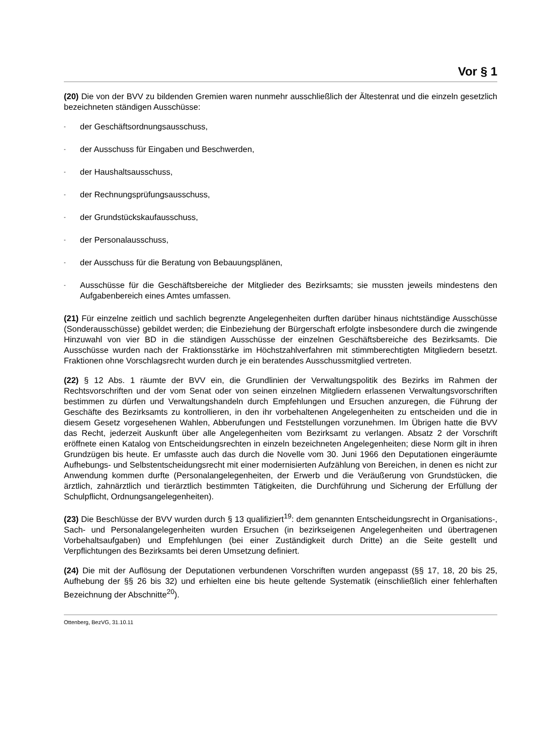Vor § 1
(20) Die von der BVV zu bildenden Gremien waren nunmehr ausschließlich der Ältestenrat und die einzeln gesetzlich bezeichneten ständigen Ausschüsse:
- der Geschäftsordnungsausschuss,
- der Ausschuss für Eingaben und Beschwerden,
- der Haushaltsausschuss,
- der Rechnungsprüfungsausschuss,
- der Grundstückskaufausschuss,
- der Personalausschuss,
- der Ausschuss für die Beratung von Bebauungsplänen,
- Ausschüsse für die Geschäftsbereiche der Mitglieder des Bezirksamts; sie mussten jeweils mindestens den Aufgabenbereich eines Amtes umfassen.
(21) Für einzelne zeitlich und sachlich begrenzte Angelegenheiten durften darüber hinaus nichtständige Ausschüsse (Sonderausschüsse) gebildet werden; die Einbeziehung der Bürgerschaft erfolgte insbesondere durch die zwingende Hinzuwahl von vier BD in die ständigen Ausschüsse der einzelnen Geschäftsbereiche des Bezirksamts. Die Ausschüsse wurden nach der Fraktionsstärke im Höchstzahlverfahren mit stimmberechtigten Mitgliedern besetzt. Fraktionen ohne Vorschlagsrecht wurden durch je ein beratendes Ausschussmitglied vertreten.
(22) § 12 Abs. 1 räumte der BVV ein, die Grundlinien der Verwaltungspolitik des Bezirks im Rahmen der Rechtsvorschriften und der vom Senat oder von seinen einzelnen Mitgliedern erlassenen Verwaltungsvorschriften bestimmen zu dürfen und Verwaltungshandeln durch Empfehlungen und Ersuchen anzuregen, die Führung der Geschäfte des Bezirksamts zu kontrollieren, in den ihr vorbehaltenen Angelegenheiten zu entscheiden und die in diesem Gesetz vorgesehenen Wahlen, Abberufungen und Feststellungen vorzunehmen. Im Übrigen hatte die BVV das Recht, jederzeit Auskunft über alle Angelegenheiten vom Bezirksamt zu verlangen. Absatz 2 der Vorschrift eröffnete einen Katalog von Entscheidungsrechten in einzeln bezeichneten Angelegenheiten; diese Norm gilt in ihren Grundzügen bis heute. Er umfasste auch das durch die Novelle vom 30. Juni 1966 den Deputationen eingeräumte Aufhebungs- und Selbstentscheidungsrecht mit einer modernisierten Aufzählung von Bereichen, in denen es nicht zur Anwendung kommen durfte (Personalangelegenheiten, der Erwerb und die Veräußerung von Grundstücken, die ärztlich, zahnärztlich und tierärztlich bestimmten Tätigkeiten, die Durchführung und Sicherung der Erfüllung der Schulpflicht, Ordnungsangelegenheiten).
(23) Die Beschlüsse der BVV wurden durch § 13 qualifiziert<sup>19</sup>: dem genannten Entscheidungsrecht in Organisations-, Sach- und Personalangelegenheiten wurden Ersuchen (in bezirkseigenen Angelegenheiten und übertragenen Vorbehaltsaufgaben) und Empfehlungen (bei einer Zuständigkeit durch Dritte) an die Seite gestellt und Verpflichtungen des Bezirksamts bei deren Umsetzung definiert.
(24) Die mit der Auflösung der Deputationen verbundenen Vorschriften wurden angepasst (§§ 17, 18, 20 bis 25, Aufhebung der §§ 26 bis 32) und erhielten eine bis heute geltende Systematik (einschließlich einer fehlerhaften Bezeichnung der Abschnitte<sup>20</sup>).
Ottenberg, BezVG, 31.10.11